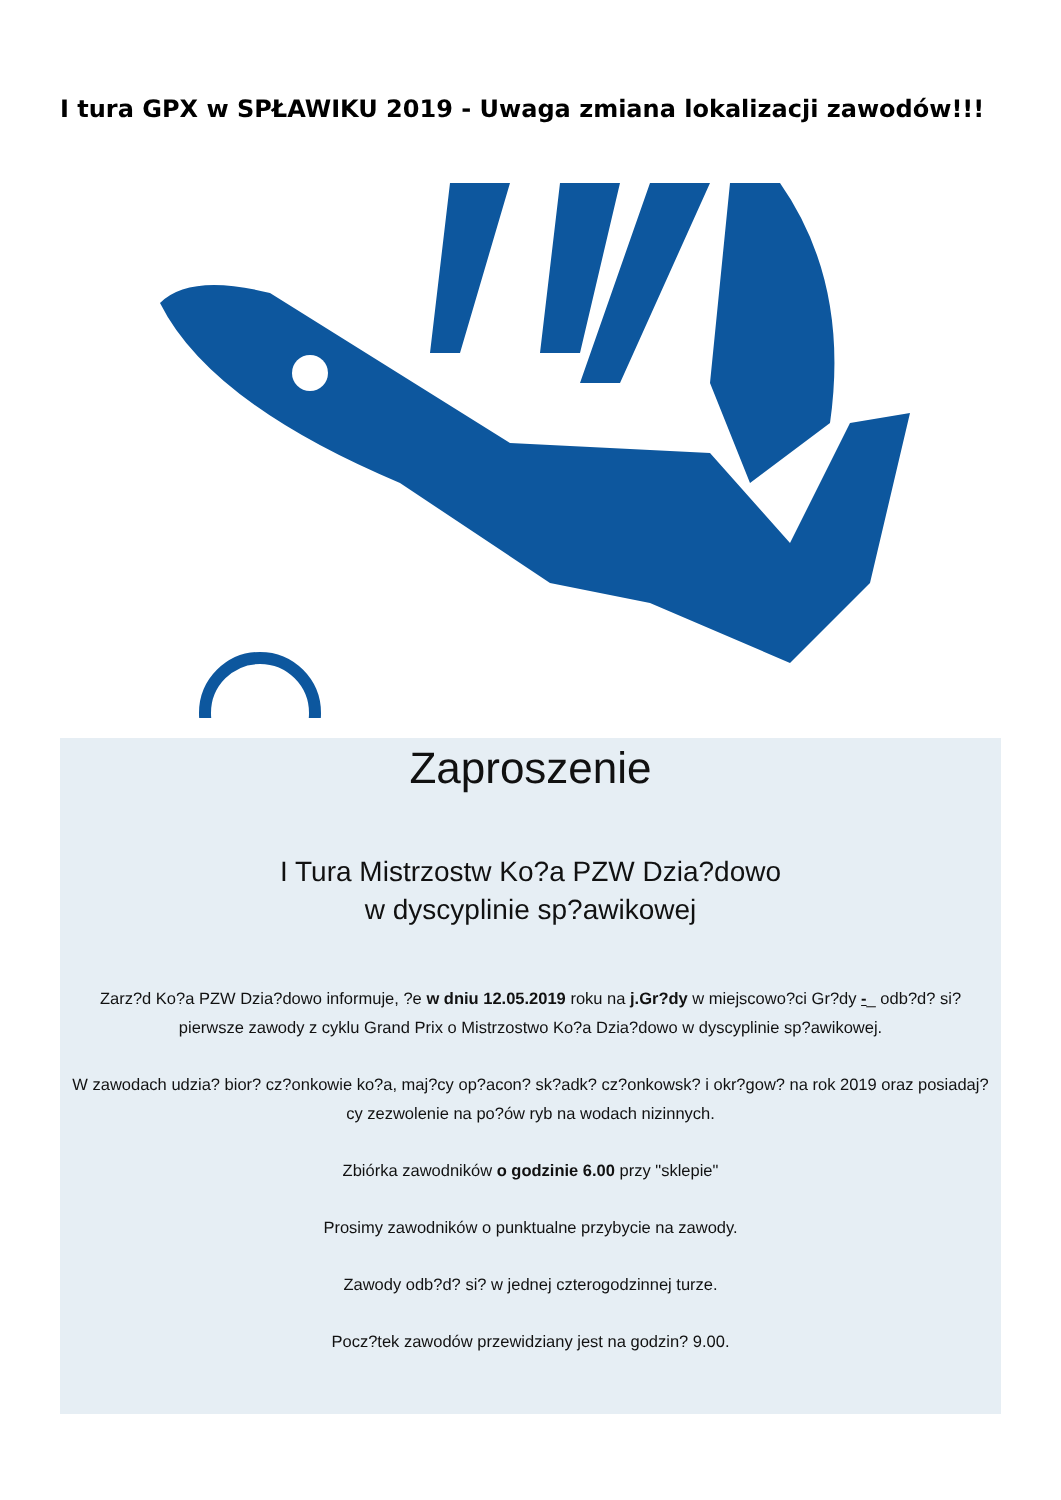I tura GPX w SPŁAWIKU 2019 - Uwaga zmiana lokalizacji zawodów!!!
Zaproszenie
I Tura Mistrzostw Ko?a PZW Dzia?dowo
w dyscyplinie sp?awikowej
Zarz?d Ko?a PZW Dzia?dowo informuje, ?e w dniu 12.05.2019 roku na j.Gr?dy w miejscowo?ci Gr?dy -_ odb?d? si? pierwsze zawody z cyklu Grand Prix o Mistrzostwo Ko?a Dzia?dowo w dyscyplinie sp?awikowej.
W zawodach udzia? bior? cz?onkowie ko?a, maj?cy op?acon? sk?adk? cz?onkowsk? i okr?gow? na rok 2019 oraz posiadaj?cy zezwolenie na po?ów ryb na wodach nizinnych.
Zbiórka zawodników o godzinie 6.00 przy "sklepie"
Prosimy zawodników o punktualne przybycie na zawody.
Zawody odb?d? si? w jednej czterogodzinnej turze.
Pocz?tek zawodów przewidziany jest na godzin? 9.00.